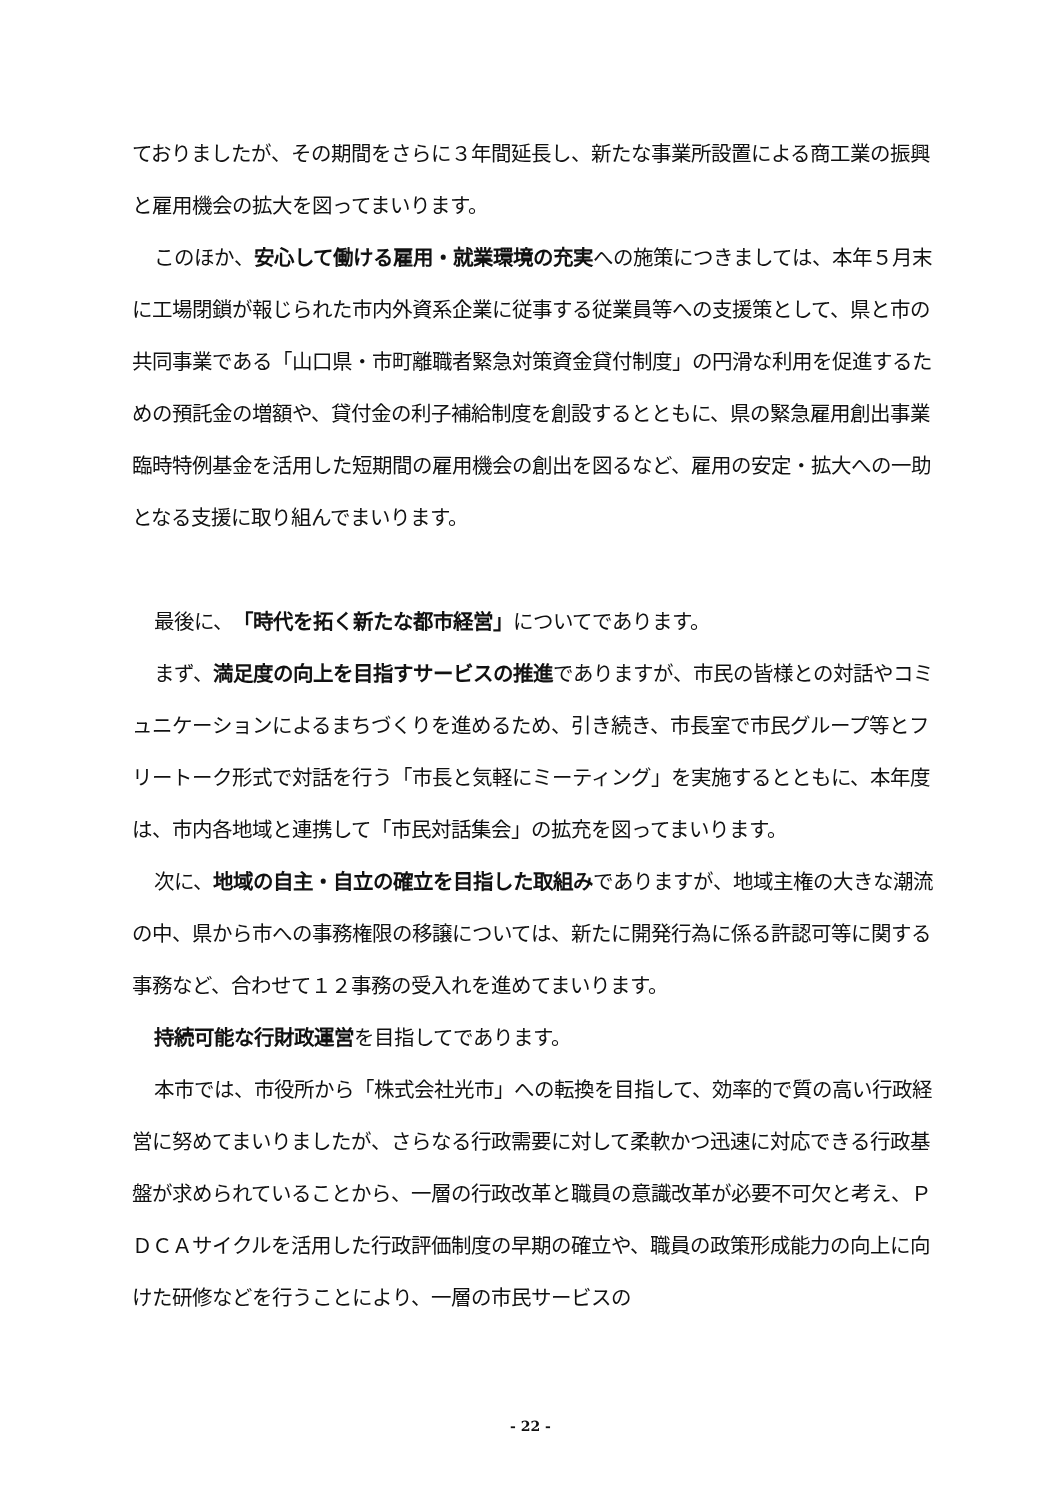ておりましたが、その期間をさらに３年間延長し、新たな事業所設置による商工業の振興と雇用機会の拡大を図ってまいります。
このほか、安心して働ける雇用・就業環境の充実への施策につきましては、本年５月末に工場閉鎖が報じられた市内外資系企業に従事する従業員等への支援策として、県と市の共同事業である「山口県・市町離職者緊急対策資金貸付制度」の円滑な利用を促進するための預託金の増額や、貸付金の利子補給制度を創設するとともに、県の緊急雇用創出事業臨時特例基金を活用した短期間の雇用機会の創出を図るなど、雇用の安定・拡大への一助となる支援に取り組んでまいります。
最後に、「時代を拓く新たな都市経営」についてであります。
まず、満足度の向上を目指すサービスの推進でありますが、市民の皆様との対話やコミュニケーションによるまちづくりを進めるため、引き続き、市長室で市民グループ等とフリートーク形式で対話を行う「市長と気軽にミーティング」を実施するとともに、本年度は、市内各地域と連携して「市民対話集会」の拡充を図ってまいります。
次に、地域の自主・自立の確立を目指した取組みでありますが、地域主権の大きな潮流の中、県から市への事務権限の移譲については、新たに開発行為に係る許認可等に関する事務など、合わせて１２事務の受入れを進めてまいります。
持続可能な行財政運営を目指してであります。
本市では、市役所から「株式会社光市」への転換を目指して、効率的で質の高い行政経営に努めてまいりましたが、さらなる行政需要に対して柔軟かつ迅速に対応できる行政基盤が求められていることから、一層の行政改革と職員の意識改革が必要不可欠と考え、ＰＤＣＡサイクルを活用した行政評価制度の早期の確立や、職員の政策形成能力の向上に向けた研修などを行うことにより、一層の市民サービスの
- 22 -